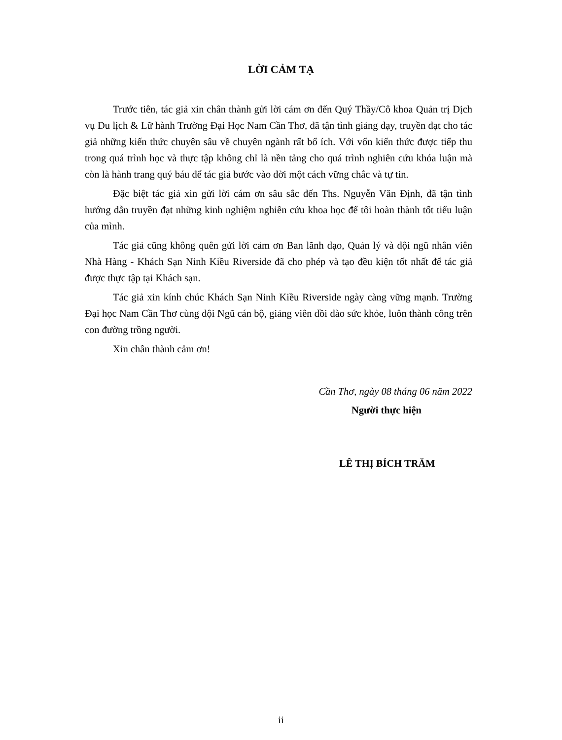LỜI CẢM TẠ
Trước tiên, tác giả xin chân thành gửi lời cám ơn đến Quý Thầy/Cô khoa Quản trị Dịch vụ Du lịch & Lữ hành Trường Đại Học Nam Cần Thơ, đã tận tình giảng dạy, truyền đạt cho tác giả những kiến thức chuyên sâu về chuyên ngành rất bổ ích. Với vốn kiến thức được tiếp thu trong quá trình học và thực tập không chỉ là nền tảng cho quá trình nghiên cứu khóa luận mà còn là hành trang quý báu để tác giả bước vào đời một cách vững chắc và tự tin.
Đặc biệt tác giả xin gửi lời cám ơn sâu sắc đến Ths. Nguyễn Văn Định, đã tận tình hướng dẫn truyền đạt những kinh nghiệm nghiên cứu khoa học để tôi hoàn thành tốt tiểu luận của mình.
Tác giả cũng không quên gửi lời cảm ơn Ban lãnh đạo, Quản lý và đội ngũ nhân viên Nhà Hàng - Khách Sạn Ninh Kiều Riverside đã cho phép và tạo đều kiện tốt nhất để tác giả được thực tập tại Khách sạn.
Tác giả xin kính chúc Khách Sạn Ninh Kiều Riverside ngày càng vững mạnh. Trường Đại học Nam Cần Thơ cùng đội Ngũ cán bộ, giảng viên dồi dào sức khỏe, luôn thành công trên con đường trồng người.
Xin chân thành cảm ơn!
Cần Thơ, ngày 08 tháng 06 năm 2022
Người thực hiện
LÊ THỊ BÍCH TRĂM
ii